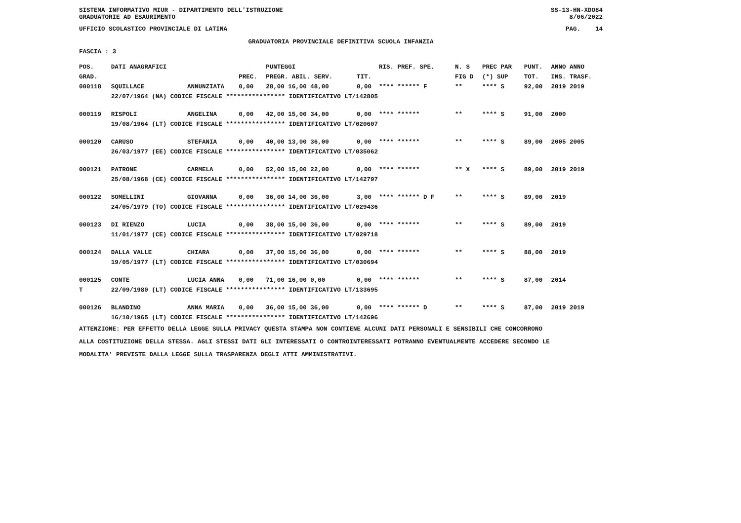SISTEMA INFORMATIVO MIUR - DIPARTIMENTO DELL'ISTRUZIONE SS-13-HN-XDO84
GRADUATORIE AD ESAURIMENTO 8/06/2022
UFFICIO SCOLASTICO PROVINCIALE DI LATINA PAG. 14
GRADUATORIA PROVINCIALE DEFINITIVA SCUOLA INFANZIA
FASCIA : 3
| POS. | DATI ANAGRAFICI | | | PUNTEGGI | | RIS. PREF. SPE. | N. S | PREC PAR | PUNT. | ANNO ANNO |
| --- | --- | --- | --- | --- | --- | --- | --- | --- | --- | --- |
| GRAD. | | | PREC. | PREGR. ABIL. SERV. | TIT. | | FIG D | (*) SUP | TOT. | INS. TRASF. |
| 000118 | SQUILLACE | ANNUNZIATA | 0,00 | 28,00 16,00 48,00 | 0,00 | **** ****** F | ** | **** S | 92,00 | 2019 2019 |
| | 22/07/1964 (NA) CODICE FISCALE **************** IDENTIFICATIVO LT/142805 | | | | | | | | | |
| 000119 | RISPOLI | ANGELINA | 0,00 | 42,00 15,00 34,00 | 0,00 | **** ****** | ** | **** S | 91,00 | 2000 |
| | 19/08/1964 (LT) CODICE FISCALE **************** IDENTIFICATIVO LT/020607 | | | | | | | | | |
| 000120 | CARUSO | STEFANIA | 0,00 | 40,00 13,00 36,00 | 0,00 | **** ****** | ** | **** S | 89,00 | 2005 2005 |
| | 26/03/1977 (EE) CODICE FISCALE **************** IDENTIFICATIVO LT/035062 | | | | | | | | | |
| 000121 | PATRONE | CARMELA | 0,00 | 52,00 15,00 22,00 | 0,00 | **** ****** | ** X | **** S | 89,00 | 2019 2019 |
| | 25/08/1968 (CE) CODICE FISCALE **************** IDENTIFICATIVO LT/142797 | | | | | | | | | |
| 000122 | SOMELLINI | GIOVANNA | 0,00 | 36,00 14,00 36,00 | 3,00 | **** ****** D F | ** | **** S | 89,00 | 2019 |
| | 24/05/1979 (TO) CODICE FISCALE **************** IDENTIFICATIVO LT/029436 | | | | | | | | | |
| 000123 | DI RIENZO | LUCIA | 0,00 | 38,00 15,00 36,00 | 0,00 | **** ****** | ** | **** S | 89,00 | 2019 |
| | 11/01/1977 (CE) CODICE FISCALE **************** IDENTIFICATIVO LT/029718 | | | | | | | | | |
| 000124 | DALLA VALLE | CHIARA | 0,00 | 37,00 15,00 36,00 | 0,00 | **** ****** | ** | **** S | 88,00 | 2019 |
| | 19/05/1977 (LT) CODICE FISCALE **************** IDENTIFICATIVO LT/030694 | | | | | | | | | |
| 000125 | CONTE | LUCIA ANNA | 0,00 | 71,00 16,00 0,00 | 0,00 | **** ****** | ** | **** S | 87,00 | 2014 |
| T | 22/09/1980 (LT) CODICE FISCALE **************** IDENTIFICATIVO LT/133695 | | | | | | | | | |
| 000126 | BLANDINO | ANNA MARIA | 0,00 | 36,00 15,00 36,00 | 0,00 | **** ****** D | ** | **** S | 87,00 | 2019 2019 |
| | 16/10/1965 (LT) CODICE FISCALE **************** IDENTIFICATIVO LT/142696 | | | | | | | | | |
ATTENZIONE: PER EFFETTO DELLA LEGGE SULLA PRIVACY QUESTA STAMPA NON CONTIENE ALCUNI DATI PERSONALI E SENSIBILI CHE CONCORRONO
ALLA COSTITUZIONE DELLA STESSA. AGLI STESSI DATI GLI INTERESSATI O CONTROINTERESSATI POTRANNO EVENTUALMENTE ACCEDERE SECONDO LE
MODALITA' PREVISTE DALLA LEGGE SULLA TRASPARENZA DEGLI ATTI AMMINISTRATIVI.